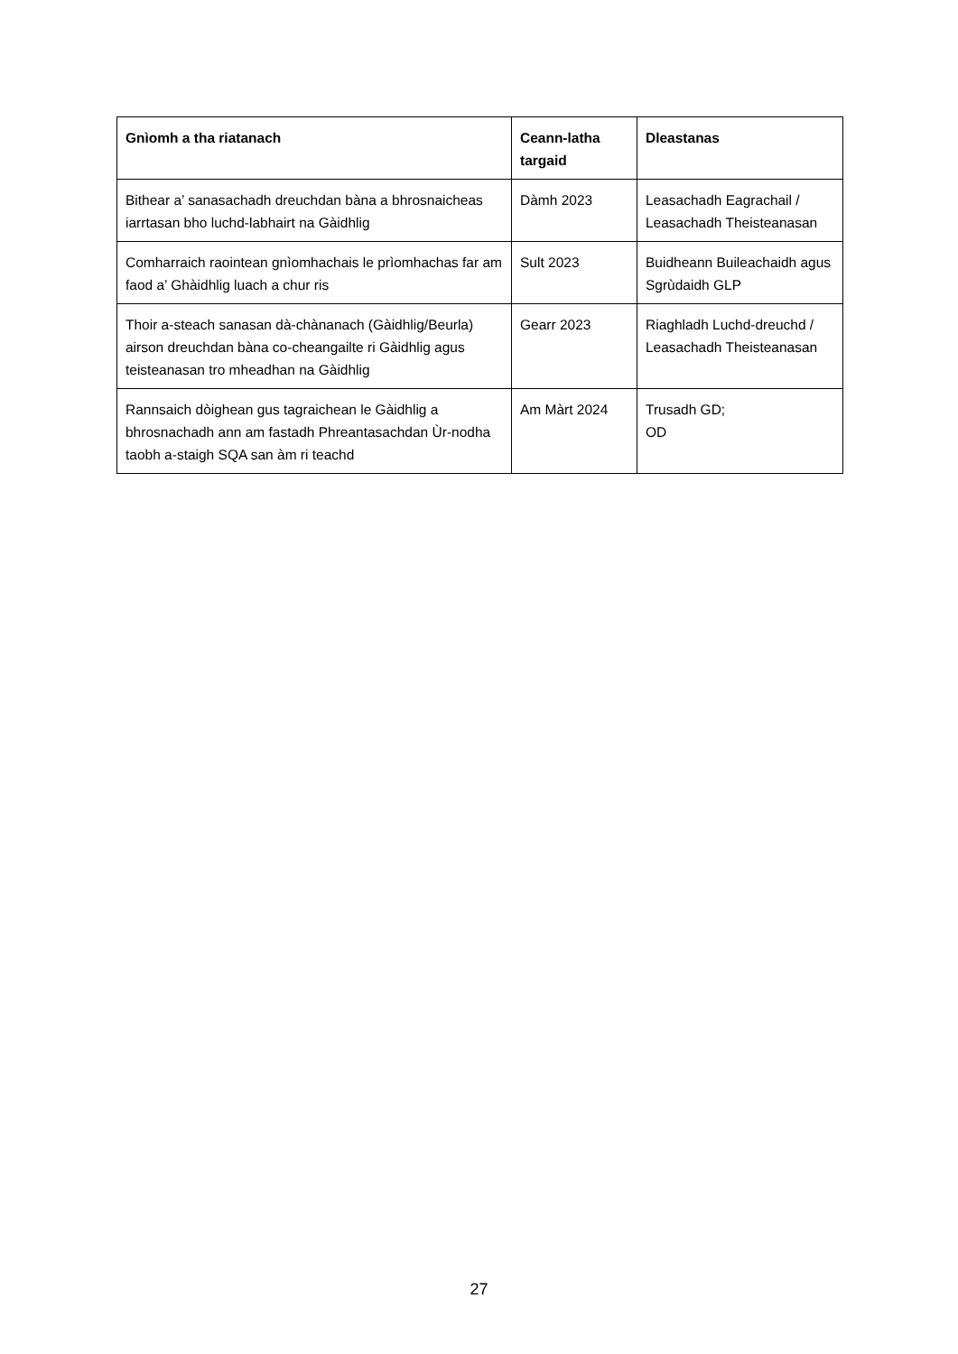| Gnìomh a tha riatanach | Ceann-latha targaid | Dleastanas |
| --- | --- | --- |
| Bithear a’ sanasachadh dreuchdan bàna a bhrosnaicheas iarrtasan bho luchd-labhairt na Gàidhlig | Dàmh 2023 | Leasachadh Eagrachail / Leasachadh Theisteanasan |
| Comharraich raointean gnìomhachais le prìomhachas far am faod a’ Ghàidhlig luach a chur ris | Sult 2023 | Buidheann Buileachaidh agus Sgrùdaidh GLP |
| Thoir a-steach sanasan dà-chànanach (Gàidhlig/Beurla) airson dreuchdan bàna co-cheangailte ri Gàidhlig agus teisteanasan tro mheadhan na Gàidhlig | Gearr 2023 | Riaghladh Luchd-dreuchd / Leasachadh Theisteanasan |
| Rannsaich dòighean gus tagraichean le Gàidhlig a bhrosnachadh ann am fastadh Phreantasachdan Ùr-nodha taobh a-staigh SQA san àm ri teachd | Am Màrt 2024 | Trusadh GD; OD |
27